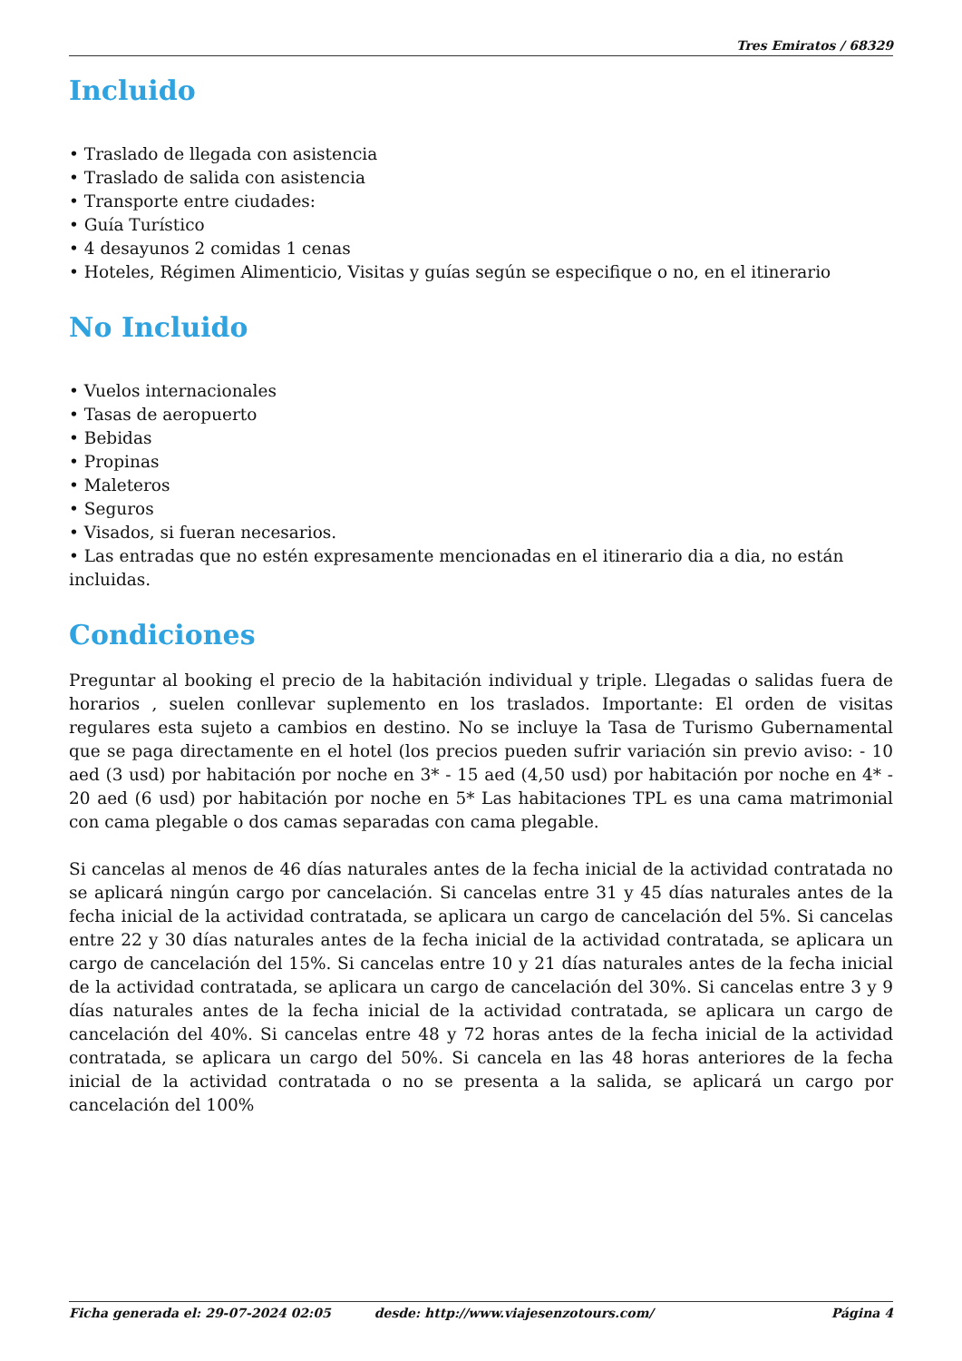Tres Emiratos / 68329
Incluido
• Traslado de llegada con asistencia
• Traslado de salida con asistencia
• Transporte entre ciudades:
• Guía Turístico
• 4 desayunos 2 comidas 1 cenas
• Hoteles, Régimen Alimenticio, Visitas y guías según se especifique o no, en el itinerario
No Incluido
• Vuelos internacionales
• Tasas de aeropuerto
• Bebidas
• Propinas
• Maleteros
• Seguros
• Visados, si fueran necesarios.
• Las entradas que no estén expresamente mencionadas en el itinerario dia a dia, no están incluidas.
Condiciones
Preguntar al booking el precio de la habitación individual y triple. Llegadas o salidas fuera de horarios , suelen conllevar suplemento en los traslados. Importante: El orden de visitas regulares esta sujeto a cambios en destino. No se incluye la Tasa de Turismo Gubernamental que se paga directamente en el hotel (los precios pueden sufrir variación sin previo aviso: - 10 aed (3 usd) por habitación por noche en 3* - 15 aed (4,50 usd) por habitación por noche en 4* - 20 aed (6 usd) por habitación por noche en 5* Las habitaciones TPL es una cama matrimonial con cama plegable o dos camas separadas con cama plegable.
Si cancelas al menos de 46 días naturales antes de la fecha inicial de la actividad contratada no se aplicará ningún cargo por cancelación. Si cancelas entre 31 y 45 días naturales antes de la fecha inicial de la actividad contratada, se aplicara un cargo de cancelación del 5%. Si cancelas entre 22 y 30 días naturales antes de la fecha inicial de la actividad contratada, se aplicara un cargo de cancelación del 15%. Si cancelas entre 10 y 21 días naturales antes de la fecha inicial de la actividad contratada, se aplicara un cargo de cancelación del 30%. Si cancelas entre 3 y 9 días naturales antes de la fecha inicial de la actividad contratada, se aplicara un cargo de cancelación del 40%. Si cancelas entre 48 y 72 horas antes de la fecha inicial de la actividad contratada, se aplicara un cargo del 50%. Si cancela en las 48 horas anteriores de la fecha inicial de la actividad contratada o no se presenta a la salida, se aplicará un cargo por cancelación del 100%
Ficha generada el: 29-07-2024 02:05 desde: http://www.viajesenzotours.com/ Página 4